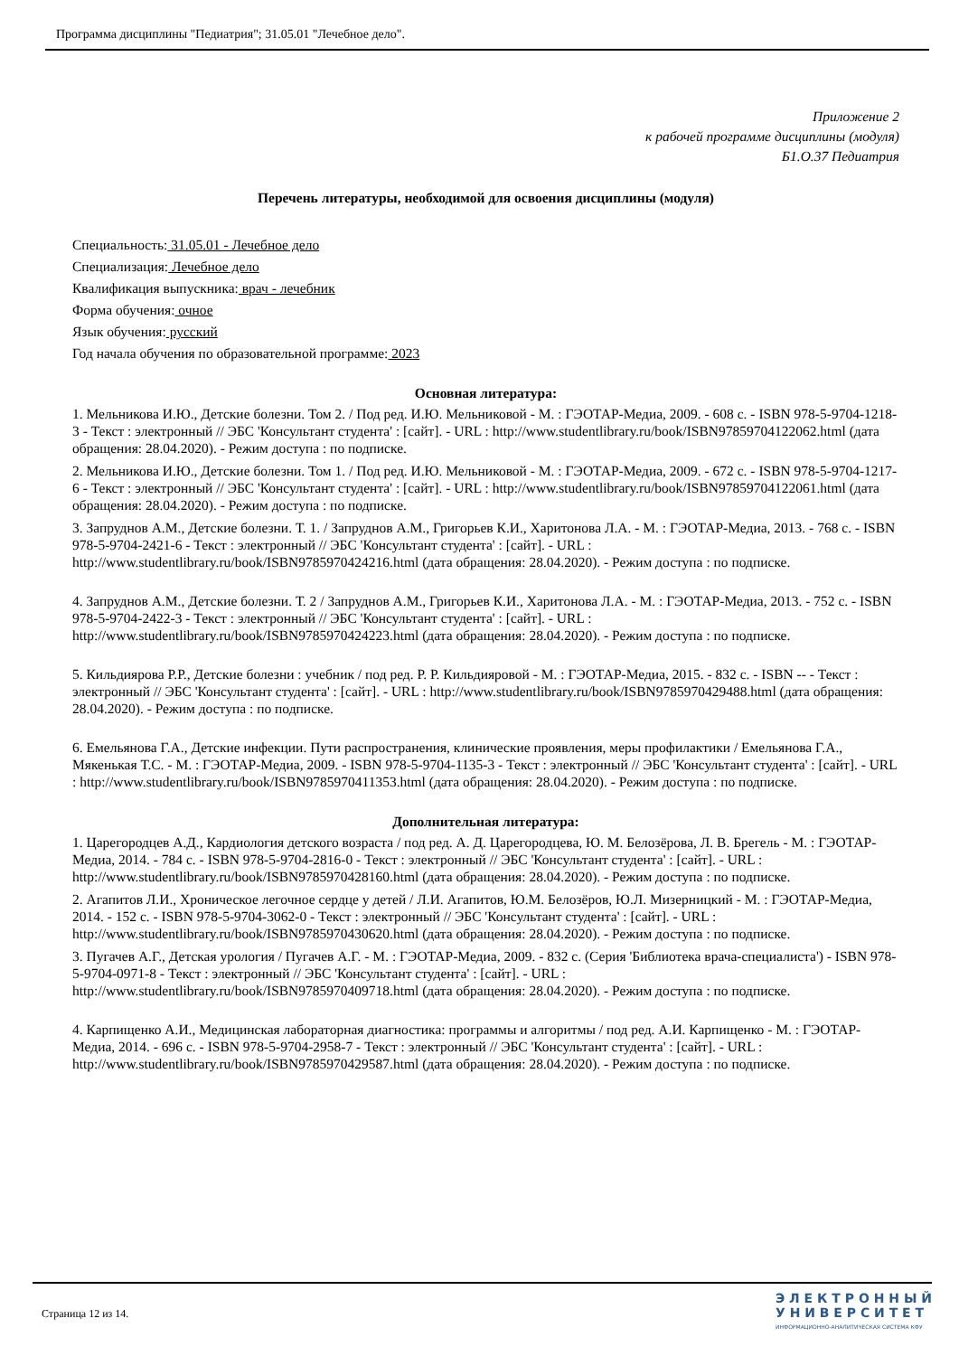Программа дисциплины "Педиатрия"; 31.05.01 "Лечебное дело".
Приложение 2
к рабочей программе дисциплины (модуля)
Б1.О.37 Педиатрия
Перечень литературы, необходимой для освоения дисциплины (модуля)
Специальность: 31.05.01 - Лечебное дело
Специализация: Лечебное дело
Квалификация выпускника: врач - лечебник
Форма обучения: очное
Язык обучения: русский
Год начала обучения по образовательной программе: 2023
Основная литература:
1. Мельникова И.Ю., Детские болезни. Том 2. / Под ред. И.Ю. Мельниковой - М. : ГЭОТАР-Медиа, 2009. - 608 с. - ISBN 978-5-9704-1218-3 - Текст : электронный // ЭБС 'Консультант студента' : [сайт]. - URL : http://www.studentlibrary.ru/book/ISBN97859704122062.html (дата обращения: 28.04.2020). - Режим доступа : по подписке.
2. Мельникова И.Ю., Детские болезни. Том 1. / Под ред. И.Ю. Мельниковой - М. : ГЭОТАР-Медиа, 2009. - 672 с. - ISBN 978-5-9704-1217-6 - Текст : электронный // ЭБС 'Консультант студента' : [сайт]. - URL : http://www.studentlibrary.ru/book/ISBN97859704122061.html (дата обращения: 28.04.2020). - Режим доступа : по подписке.
3. Запруднов А.М., Детские болезни. Т. 1. / Запруднов А.М., Григорьев К.И., Харитонова Л.А. - М. : ГЭОТАР-Медиа, 2013. - 768 с. - ISBN 978-5-9704-2421-6 - Текст : электронный // ЭБС 'Консультант студента' : [сайт]. - URL : http://www.studentlibrary.ru/book/ISBN9785970424216.html (дата обращения: 28.04.2020). - Режим доступа : по подписке.
4. Запруднов А.М., Детские болезни. Т. 2 / Запруднов А.М., Григорьев К.И., Харитонова Л.А. - М. : ГЭОТАР-Медиа, 2013. - 752 с. - ISBN 978-5-9704-2422-3 - Текст : электронный // ЭБС 'Консультант студента' : [сайт]. - URL : http://www.studentlibrary.ru/book/ISBN9785970424223.html (дата обращения: 28.04.2020). - Режим доступа : по подписке.
5. Кильдиярова Р.Р., Детские болезни : учебник / под ред. Р. Р. Кильдияровой - М. : ГЭОТАР-Медиа, 2015. - 832 с. - ISBN -- - Текст : электронный // ЭБС 'Консультант студента' : [сайт]. - URL : http://www.studentlibrary.ru/book/ISBN9785970429488.html (дата обращения: 28.04.2020). - Режим доступа : по подписке.
6. Емельянова Г.А., Детские инфекции. Пути распространения, клинические проявления, меры профилактики / Емельянова Г.А., Мякенькая Т.С. - М. : ГЭОТАР-Медиа, 2009. - ISBN 978-5-9704-1135-3 - Текст : электронный // ЭБС 'Консультант студента' : [сайт]. - URL : http://www.studentlibrary.ru/book/ISBN9785970411353.html (дата обращения: 28.04.2020). - Режим доступа : по подписке.
Дополнительная литература:
1. Царегородцев А.Д., Кардиология детского возраста / под ред. А. Д. Царегородцева, Ю. М. Белозёрова, Л. В. Брегель - М. : ГЭОТАР-Медиа, 2014. - 784 с. - ISBN 978-5-9704-2816-0 - Текст : электронный // ЭБС 'Консультант студента' : [сайт]. - URL : http://www.studentlibrary.ru/book/ISBN9785970428160.html (дата обращения: 28.04.2020). - Режим доступа : по подписке.
2. Агапитов Л.И., Хроническое легочное сердце у детей / Л.И. Агапитов, Ю.М. Белозёров, Ю.Л. Мизерницкий - М. : ГЭОТАР-Медиа, 2014. - 152 с. - ISBN 978-5-9704-3062-0 - Текст : электронный // ЭБС 'Консультант студента' : [сайт]. - URL : http://www.studentlibrary.ru/book/ISBN9785970430620.html (дата обращения: 28.04.2020). - Режим доступа : по подписке.
3. Пугачев А.Г., Детская урология / Пугачев А.Г. - М. : ГЭОТАР-Медиа, 2009. - 832 с. (Серия 'Библиотека врача-специалиста') - ISBN 978-5-9704-0971-8 - Текст : электронный // ЭБС 'Консультант студента' : [сайт]. - URL : http://www.studentlibrary.ru/book/ISBN9785970409718.html (дата обращения: 28.04.2020). - Режим доступа : по подписке.
4. Карпищенко А.И., Медицинская лабораторная диагностика: программы и алгоритмы / под ред. А.И. Карпищенко - М. : ГЭОТАР-Медиа, 2014. - 696 с. - ISBN 978-5-9704-2958-7 - Текст : электронный // ЭБС 'Консультант студента' : [сайт]. - URL : http://www.studentlibrary.ru/book/ISBN9785970429587.html (дата обращения: 28.04.2020). - Режим доступа : по подписке.
Страница 12 из 14.
Э Л Е К Т Р О Н Н Ы Й
У Н И В Е Р С И Т Е Т
ИНФОРМАЦИОННО-АНАЛИТИЧЕСКАЯ СИСТЕМА КФУ